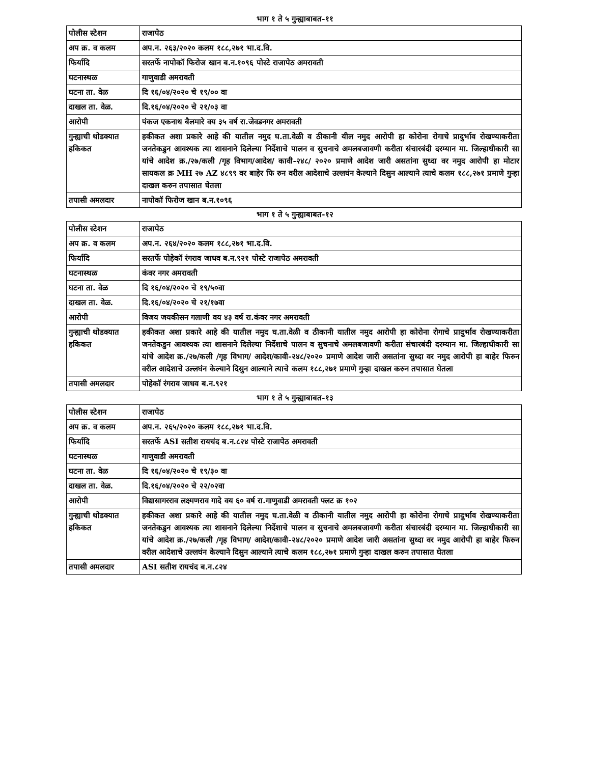भाग १ ते ५ गुन्ह्याबाबत-११
| पोलीस स्टेशन | राजापेठ |
| अप क्र. व कलम | अप.न. २६३/२०२० कलम १८८,२७१ भा.द.वि. |
| फिर्यादि | सरतर्फे नापोकॉ फिरोज खान ब.न.१०९६ पोस्टे राजापेठ अमरावती |
| घटनास्थळ | गाणुवाडी अमरावती |
| घटना ता. वेळ | दि १६/०४/२०२० चे १९/०० वा |
| दाखल ता. वेळ. | दि.१६/०४/२०२० चे २१/०३ वा |
| आरोपी | पंकज एकनाथ बैलमारे वय ३५ वर्ष रा.जेवडनगर अमरावती |
| गुन्ह्याची थोडक्यात हकिकत | हकीकत अशा प्रकारे आहे की यातील नमुद घ.ता.वेळी व ठीकानी यील नमुद आरोपी हा कोरोना रोगाचे प्रादुर्भाव रोखण्याकरीता जनतेकडुन आवश्यक त्या शासनाने दिलेल्या निर्देशाचे पालन व सुचनाचे अमलबजावणी करीता संचारबंदी दरम्यान मा. जिल्हाधीकारी सा यांचे आदेश क्र./२७/कली /गृह विभाग/आदेश/ कावी-२४८/ २०२० प्रमाणे आदेश जारी असतांना सुध्दा वर नमुद आरोपी हा मोटार सायकल क्र MH २७ AZ ४८९९ वर बाहेर फि रुन वरील आदेशाचे उल्लघंन केल्याने दिसुन आल्याने त्याचे कलम १८८,२७१ प्रमाणे गुन्हा दाखल करुन तपासात घेतला |
| तपासी अमलदार | नापोकॉ फिरोज खान ब.न.१०९६ |
भाग १ ते ५ गुन्ह्याबाबत-१२
| पोलीस स्टेशन | राजापेठ |
| अप क्र. व कलम | अप.न. २६४/२०२० कलम १८८,२७१ भा.द.वि. |
| फिर्यादि | सरतर्फे पोहेकॉ रंगराव जाधव ब.न.९२१ पोस्टे राजापेठ अमरावती |
| घटनास्थळ | कंवर नगर अमरावती |
| घटना ता. वेळ | दि १६/०४/२०२० चे १९/५०वा |
| दाखल ता. वेळ. | दि.१६/०४/२०२० चे २१/१७वा |
| आरोपी | विजय जयकीसन गलाणी वय ४३ वर्ष रा.कंवर नगर अमरावती |
| गुन्ह्याची थोडक्यात हकिकत | हकीकत अशा प्रकारे आहे की यातील नमुद घ.ता.वेळी व ठीकानी यातील नमुद आरोपी हा कोरोना रोगाचे प्रादुर्भाव रोखण्याकरीता जनतेकडुन आवश्यक त्या शासनाने दिलेल्या निर्देशाचे पालन व सुचनाचे अमलबजावणी करीता संचारबंदी दरम्यान मा. जिल्हाधीकारी सा यांचे आदेश क्र./२७/कली /गृह विभाग/ आदेश/कावी-२४८/२०२० प्रमाणे आदेश जारी असतांना सुध्दा वर नमुद आरोपी हा बाहेर फिरुन वरील आदेशाचे उल्लघंन केल्याने दिसुन आल्याने त्याचे कलम १८८,२७१ प्रमाणे गुन्हा दाखल करुन तपासात घेतला |
| तपासी अमलदार | पोहेकॉ रंगराव जाधव ब.न.९२१ |
भाग १ ते ५ गुन्ह्याबाबत-१३
| पोलीस स्टेशन | राजापेठ |
| अप क्र. व कलम | अप.न. २६५/२०२० कलम १८८,२७१ भा.द.वि. |
| फिर्यादि | सरतर्फे ASI सतीश रायचंद ब.न.८२४ पोस्टे राजापेठ अमरावती |
| घटनास्थळ | गाणुवाडी अमरावती |
| घटना ता. वेळ | दि १६/०४/२०२० चे १९/३० वा |
| दाखल ता. वेळ. | दि.१६/०४/२०२० चे २२/०२वा |
| आरोपी | विद्यासागरराव लक्ष्मणराव गादे वय ६० वर्ष रा.गाणुवाडी अमरावती फ्लट क्र १०२ |
| गुन्ह्याची थोडक्यात हकिकत | हकीकत अशा प्रकारे आहे की यातील नमुद घ.ता.वेळी व ठीकानी यातील नमुद आरोपी हा कोरोना रोगाचे प्रादुर्भाव रोखण्याकरीता जनतेकडुन आवश्यक त्या शासनाने दिलेल्या निर्देशाचे पालन व सुचनाचे अमलबजावणी करीता संचारबंदी दरम्यान मा. जिल्हाधीकारी सा यांचे आदेश क्र./२७/कली /गृह विभाग/ आदेश/कावी-२४८/२०२० प्रमाणे आदेश जारी असतांना सुध्दा वर नमुद आरोपी हा बाहेर फिरुन वरील आदेशाचे उल्लघंन केल्याने दिसुन आल्याने त्याचे कलम १८८,२७१ प्रमाणे गुन्हा दाखल करुन तपासात घेतला |
| तपासी अमलदार | ASI सतीश रायचंद ब.न.८२४ |